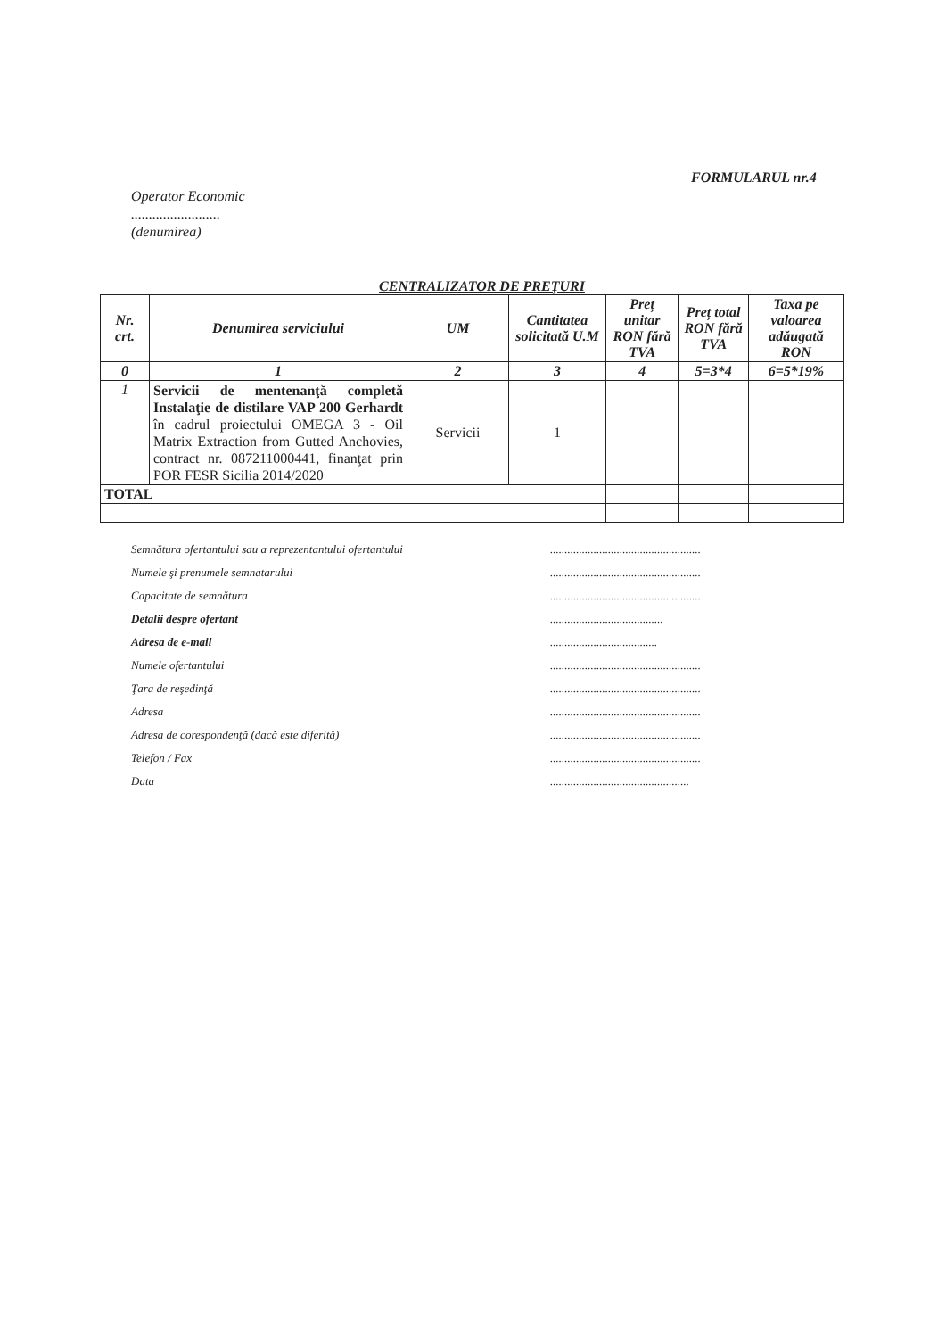FORMULARUL nr.4
Operator Economic
.........................
(denumirea)
CENTRALIZATOR DE PREŢURI
| Nr. crt. | Denumirea serviciului | UM | Cantitatea solicitată U.M | Preț unitar RON fără TVA | Preț total RON fără TVA | Taxa pe valoarea adăugată RON |
| --- | --- | --- | --- | --- | --- | --- |
| 0 | 1 | 2 | 3 | 4 | 5=3*4 | 6=5*19% |
| 1 | Servicii de mentenanţă completă Instalaţie de distilare VAP 200 Gerhardt în cadrul proiectului OMEGA 3 - Oil Matrix Extraction from Gutted Anchovies, contract nr. 087211000441, finanţat prin POR FESR Sicilia 2014/2020 | Servicii | 1 | | | |
| TOTAL | | | | | | |
Semnătura ofertantului sau a reprezentantului ofertantului....................................................
Numele şi prenumele semnatarului....................................................
Capacitate de semnătura....................................................
Detalii despre ofertant.......................................
Adresa de e-mail.....................................
Numele ofertantului....................................................
Ţara de reşedinţă....................................................
Adresa....................................................
Adresa de corespondenţă (dacă este diferită)....................................................
Telefon / Fax....................................................
Data................................................